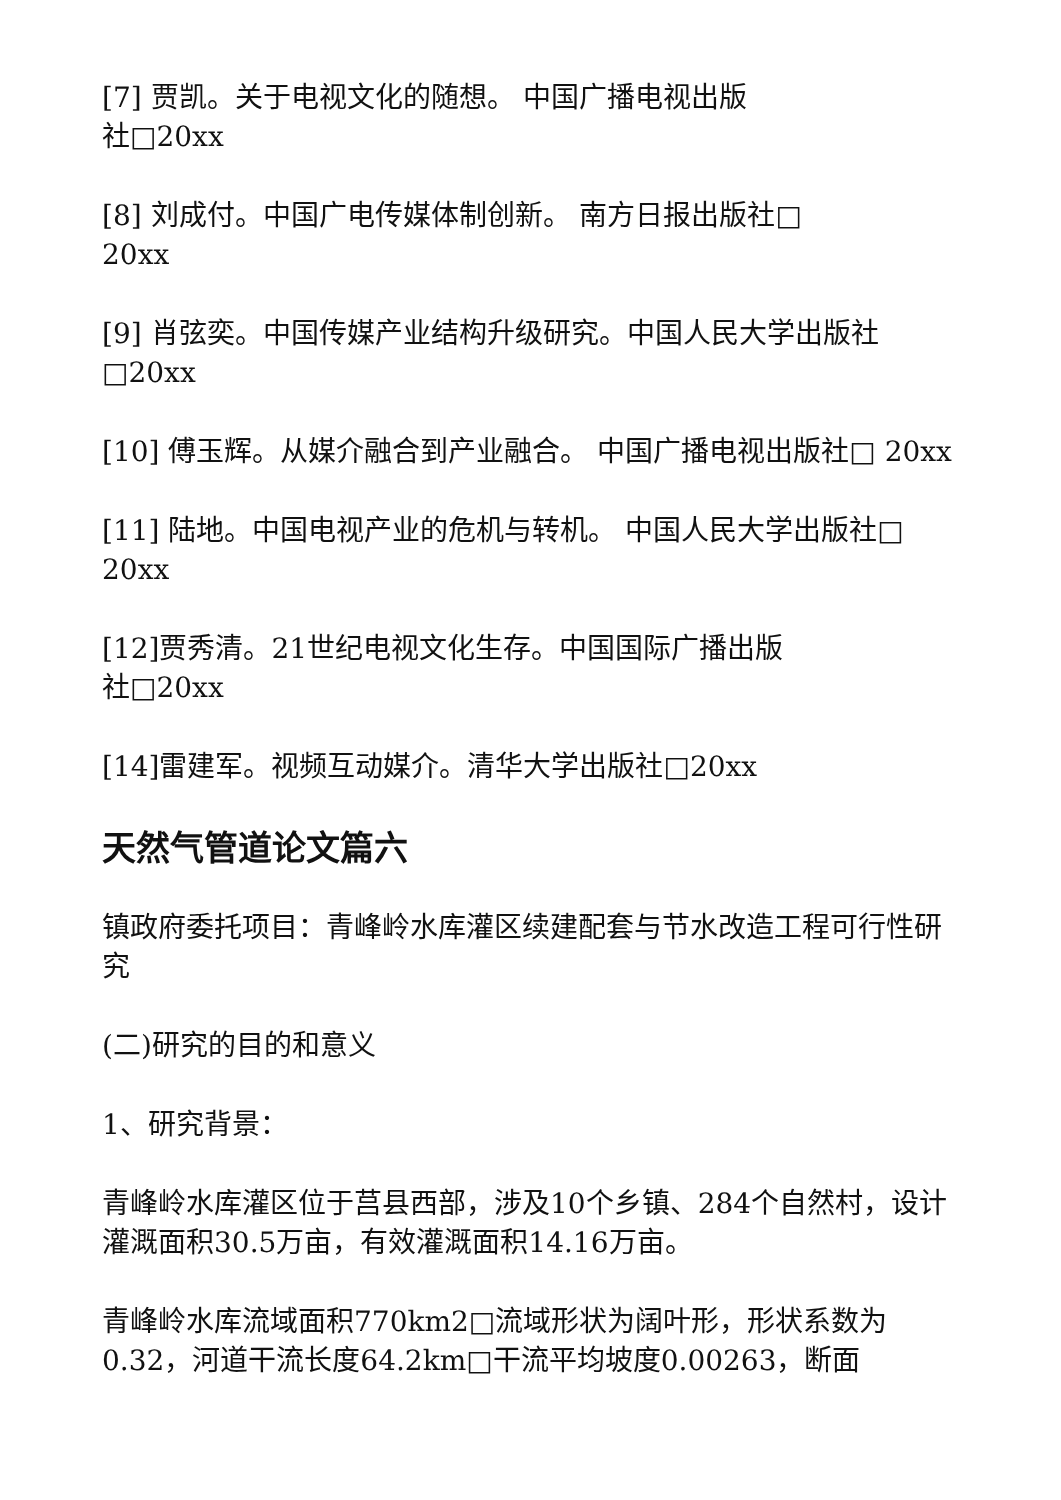[7] 贾凯。关于电视文化的随想。 中国广播电视出版
社□20xx
[8] 刘成付。中国广电传媒体制创新。 南方日报出版社□
20xx
[9] 肖弦奕。中国传媒产业结构升级研究。中国人民大学出版社□20xx
[10] 傅玉辉。从媒介融合到产业融合。 中国广播电视出版社□ 20xx
[11] 陆地。中国电视产业的危机与转机。 中国人民大学出版社□ 20xx
[12]贾秀清。21世纪电视文化生存。中国国际广播出版
社□20xx
[14]雷建军。视频互动媒介。清华大学出版社□20xx
天然气管道论文篇六
镇政府委托项目：青峰岭水库灌区续建配套与节水改造工程可行性研究
(二)研究的目的和意义
1、研究背景：
青峰岭水库灌区位于莒县西部，涉及10个乡镇、284个自然村，设计灌溉面积30.5万亩，有效灌溉面积14.16万亩。
青峰岭水库流域面积770km2□流域形状为阔叶形，形状系数为0.32，河道干流长度64.2km□干流平均坡度0.00263，断面